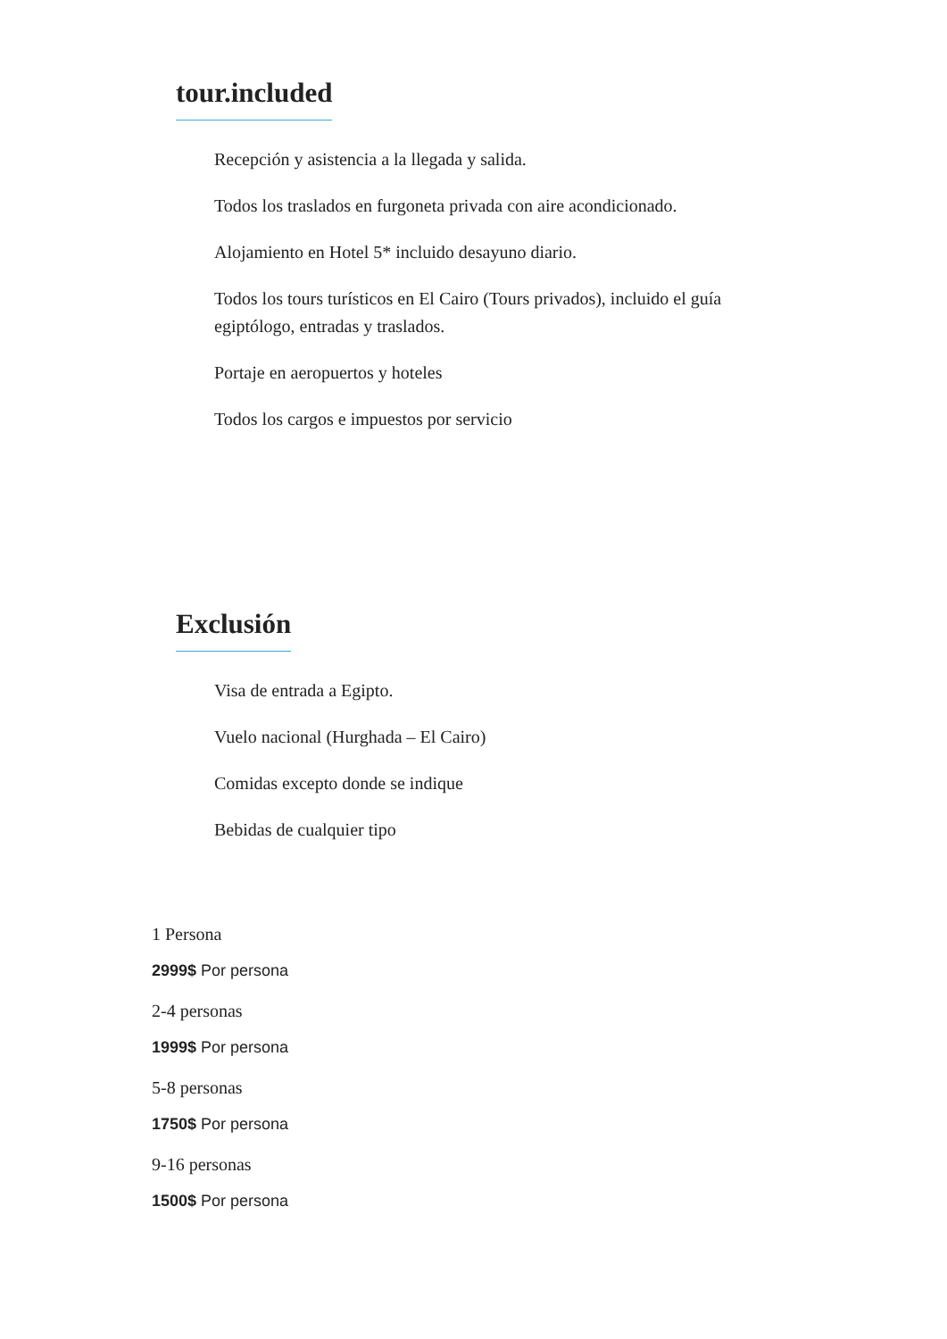tour.included
Recepción y asistencia a la llegada y salida.
Todos los traslados en furgoneta privada con aire acondicionado.
Alojamiento en Hotel 5* incluido desayuno diario.
Todos los tours turísticos en El Cairo (Tours privados), incluido el guía egiptólogo, entradas y traslados.
Portaje en aeropuertos y hoteles
Todos los cargos e impuestos por servicio
Exclusión
Visa de entrada a Egipto.
Vuelo nacional (Hurghada – El Cairo)
Comidas excepto donde se indique
Bebidas de cualquier tipo
1 Persona
2999$ Por persona
2-4 personas
1999$ Por persona
5-8 personas
1750$ Por persona
9-16 personas
1500$ Por persona